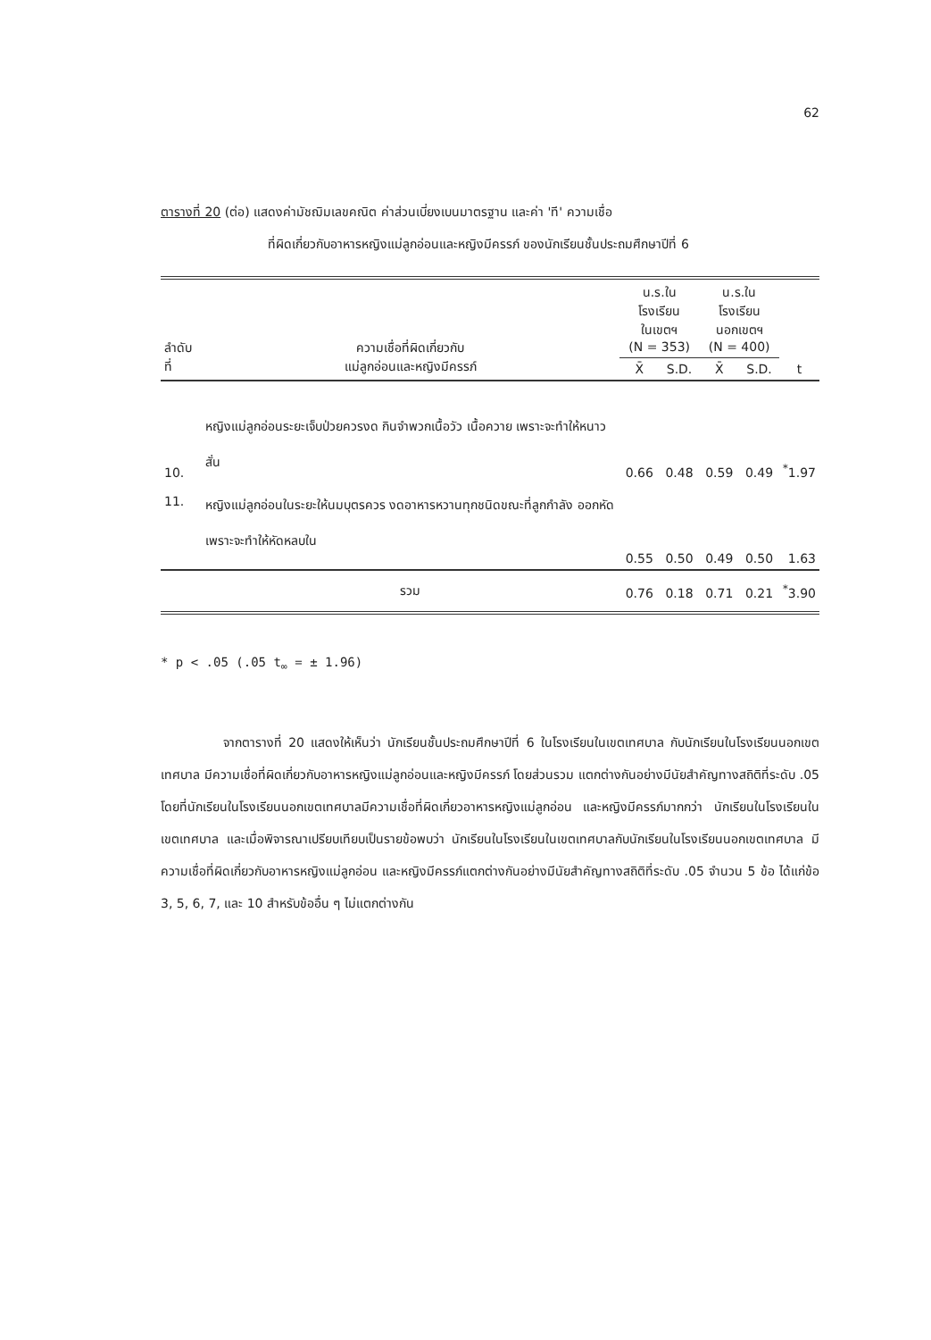62
ตารางที่ 20 (ต่อ) แสดงค่ามัชฌิมเลขคณิต ค่าส่วนเบี่ยงเบนมาตรฐาน และค่า 'ที' ความเชื่อ
ที่ผิดเกี่ยวกับอาหารหญิงแม่ลูกอ่อนและหญิงมีครรภ์ ของนักเรียนชั้นประถมศึกษาปีที่ 6
| ลำดับที่ | ความเชื่อที่ผิดเกี่ยวกับ แม่ลูกอ่อนและหญิงมีครรภ์ | น.ร.ในโรงเรียน ในเขตฯ (N = 353) | | น.ร.ในโรงเรียน นอกเขตฯ (N = 400) | | t |
| --- | --- | --- | --- | --- | --- | --- |
| | | X̄ | S.D. | X̄ | S.D. | |
| 10. | หญิงแม่ลูกอ่อนระยะเจ็บป่วยควรงด กินจำพวกเนื้อวัว เนื้อควาย เพราะจะทำให้หนาวสั่น | 0.66 | 0.48 | 0.59 | 0.49 | <sup>*</sup> 1.97 |
| 11. | หญิงแม่ลูกอ่อนในระยะให้นมบุตรควร งดอาหารหวานทุกชนิดขณะที่ลูกกำลัง ออกหัด เพราะจะทำให้หัดหลบใน | 0.55 | 0.50 | 0.49 | 0.50 | 1.63 |
| | รวม | 0.76 | 0.18 | 0.71 | 0.21 | <sup>*</sup> 3.90 |
* p < .05 (.05 t<sub>∞</sub> = ± 1.96)
จากตารางที่ 20 แสดงให้เห็นว่า นักเรียนชั้นประถมศึกษาปีที่ 6 ในโรงเรียนในเขตเทศบาล กับนักเรียนในโรงเรียนนอกเขตเทศบาล มีความเชื่อที่ผิดเกี่ยวกับอาหารหญิงแม่ลูกอ่อนและหญิงมีครรภ์ โดยส่วนรวม แตกต่างกันอย่างมีนัยสำคัญทางสถิติที่ระดับ .05 โดยที่นักเรียนในโรงเรียนนอกเขตเทศบาลมีความเชื่อที่ผิดเกี่ยวอาหารหญิงแม่ลูกอ่อน และหญิงมีครรภ์มากกว่า นักเรียนในโรงเรียนในเขตเทศบาล และเมื่อพิจารณาเปรียบเทียบเป็นรายข้อพบว่า นักเรียนในโรงเรียนในเขตเทศบาลกับนักเรียนในโรงเรียนนอกเขตเทศบาล มีความเชื่อที่ผิดเกี่ยวกับอาหารหญิงแม่ลูกอ่อน และหญิงมีครรภ์แตกต่างกันอย่างมีนัยสำคัญทางสถิติที่ระดับ .05 จำนวน 5 ข้อ ได้แก่ข้อ 3, 5, 6, 7, และ 10 สำหรับข้ออื่น ๆ ไม่แตกต่างกัน